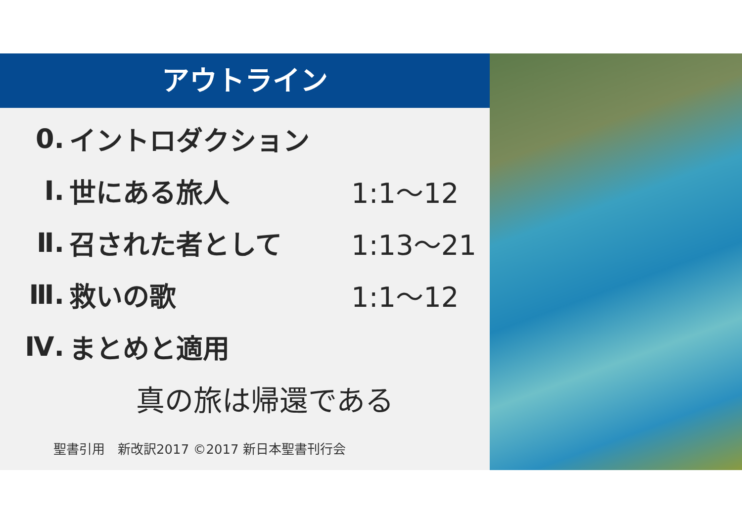アウトライン
0. イントロダクション
Ⅰ. 世にある旅人 1:1～12
Ⅱ. 召された者として 1:13～21
Ⅲ. 救いの歌 1:1～12
Ⅳ. まとめと適用
真の旅は帰還である
聖書引用　新改訳2017 ©2017 新日本聖書刊行会